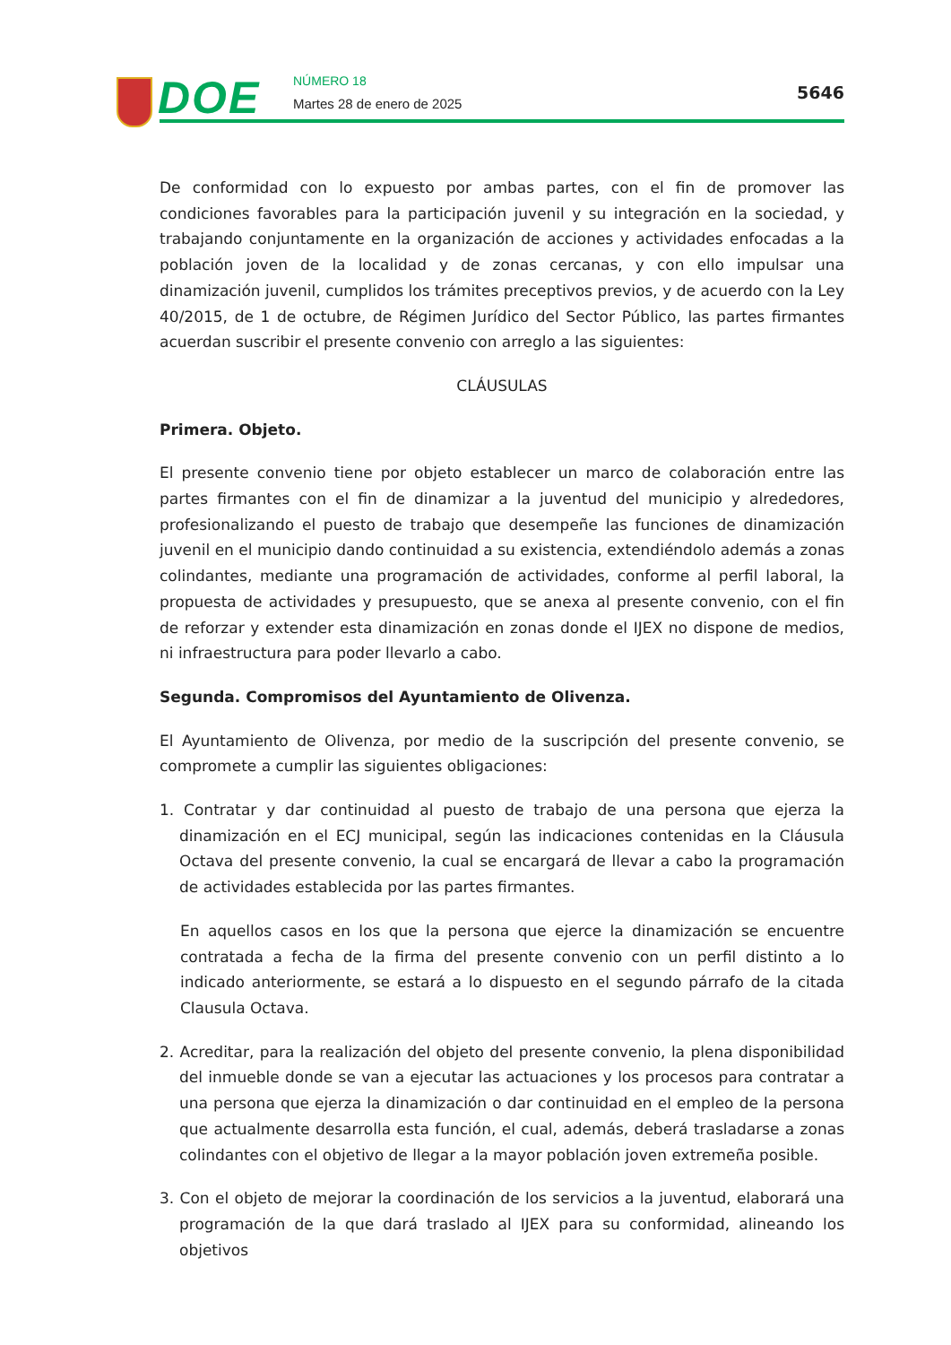DOE NÚMERO 18
Martes 28 de enero de 2025
5646
De conformidad con lo expuesto por ambas partes, con el fin de promover las condiciones favorables para la participación juvenil y su integración en la sociedad, y trabajando conjuntamente en la organización de acciones y actividades enfocadas a la población joven de la localidad y de zonas cercanas, y con ello impulsar una dinamización juvenil, cumplidos los trámites preceptivos previos, y de acuerdo con la Ley 40/2015, de 1 de octubre, de Régimen Jurídico del Sector Público, las partes firmantes acuerdan suscribir el presente convenio con arreglo a las siguientes:
CLÁUSULAS
Primera. Objeto.
El presente convenio tiene por objeto establecer un marco de colaboración entre las partes firmantes con el fin de dinamizar a la juventud del municipio y alrededores, profesionalizando el puesto de trabajo que desempeñe las funciones de dinamización juvenil en el municipio dando continuidad a su existencia, extendiéndolo además a zonas colindantes, mediante una programación de actividades, conforme al perfil laboral, la propuesta de actividades y presupuesto, que se anexa al presente convenio, con el fin de reforzar y extender esta dinamización en zonas donde el IJEX no dispone de medios, ni infraestructura para poder llevarlo a cabo.
Segunda. Compromisos del Ayuntamiento de Olivenza.
El Ayuntamiento de Olivenza, por medio de la suscripción del presente convenio, se compromete a cumplir las siguientes obligaciones:
1. Contratar y dar continuidad al puesto de trabajo de una persona que ejerza la dinamización en el ECJ municipal, según las indicaciones contenidas en la Cláusula Octava del presente convenio, la cual se encargará de llevar a cabo la programación de actividades establecida por las partes firmantes.
En aquellos casos en los que la persona que ejerce la dinamización se encuentre contratada a fecha de la firma del presente convenio con un perfil distinto a lo indicado anteriormente, se estará a lo dispuesto en el segundo párrafo de la citada Clausula Octava.
2. Acreditar, para la realización del objeto del presente convenio, la plena disponibilidad del inmueble donde se van a ejecutar las actuaciones y los procesos para contratar a una persona que ejerza la dinamización o dar continuidad en el empleo de la persona que actualmente desarrolla esta función, el cual, además, deberá trasladarse a zonas colindantes con el objetivo de llegar a la mayor población joven extremeña posible.
3. Con el objeto de mejorar la coordinación de los servicios a la juventud, elaborará una programación de la que dará traslado al IJEX para su conformidad, alineando los objetivos